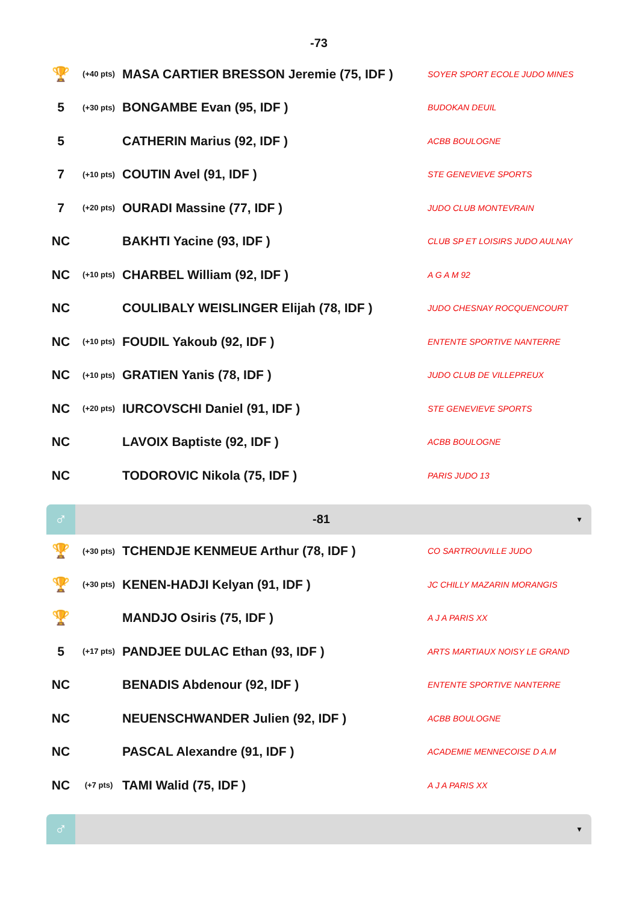-73
| 🏆 | (+40 pts) | MASA CARTIER BRESSON Jeremie (75, IDF ) | SOYER SPORT ECOLE JUDO MINES |
| 5 | (+30 pts) | BONGAMBE Evan (95, IDF ) | BUDOKAN DEUIL |
| 5 | | CATHERIN Marius (92, IDF ) | ACBB BOULOGNE |
| 7 | (+10 pts) | COUTIN Avel (91, IDF ) | STE GENEVIEVE SPORTS |
| 7 | (+20 pts) | OURADI Massine (77, IDF ) | JUDO CLUB MONTEVRAIN |
| NC | | BAKHTI Yacine (93, IDF ) | CLUB SP ET LOISIRS JUDO AULNAY |
| NC | (+10 pts) | CHARBEL William (92, IDF ) | A G A M 92 |
| NC | | COULIBALY WEISLINGER Elijah (78, IDF ) | JUDO CHESNAY ROCQUENCOURT |
| NC | (+10 pts) | FOUDIL Yakoub (92, IDF ) | ENTENTE SPORTIVE NANTERRE |
| NC | (+10 pts) | GRATIEN Yanis (78, IDF ) | JUDO CLUB DE VILLEPREUX |
| NC | (+20 pts) | IURCOVSCHI Daniel (91, IDF ) | STE GENEVIEVE SPORTS |
| NC | | LAVOIX Baptiste (92, IDF ) | ACBB BOULOGNE |
| NC | | TODOROVIC Nikola (75, IDF ) | PARIS JUDO 13 |
♂
-81
▼
| 🏆 | (+30 pts) | TCHENDJE KENMEUE Arthur (78, IDF ) | CO SARTROUVILLE JUDO |
| 🏆 | (+30 pts) | KENEN-HADJI Kelyan (91, IDF ) | JC CHILLY MAZARIN MORANGIS |
| 🏆 | | MANDJO Osiris (75, IDF ) | A J A PARIS XX |
| 5 | (+17 pts) | PANDJEE DULAC Ethan (93, IDF ) | ARTS MARTIAUX NOISY LE GRAND |
| NC | | BENADIS Abdenour (92, IDF ) | ENTENTE SPORTIVE NANTERRE |
| NC | | NEUENSCHWANDER Julien (92, IDF ) | ACBB BOULOGNE |
| NC | | PASCAL Alexandre (91, IDF ) | ACADEMIE MENNECOISE D A.M |
| NC | (+7 pts) | TAMI Walid (75, IDF ) | A J A PARIS XX |
♂
▼